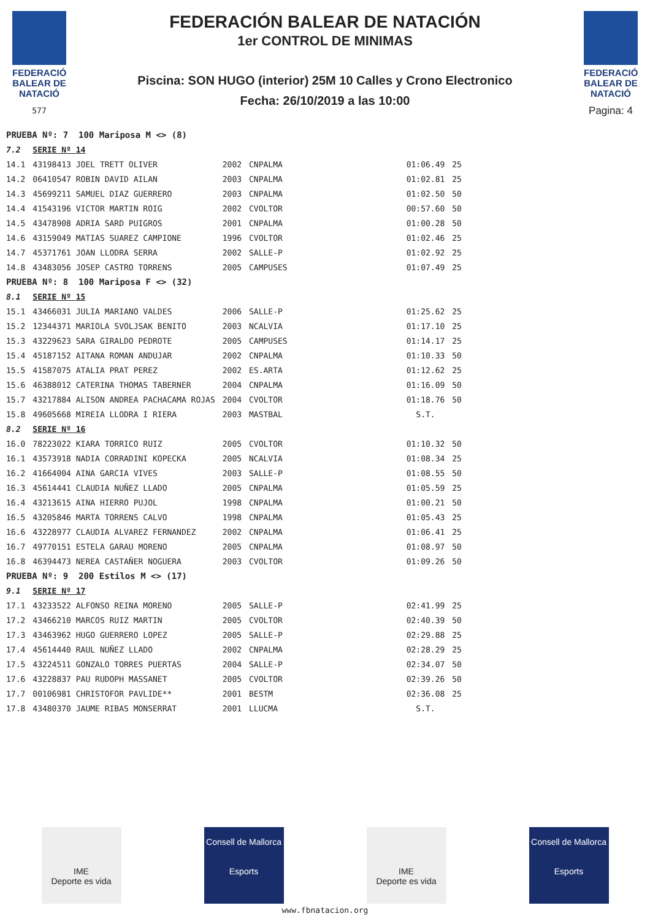FEDERACIÓ BALEAR DE NATACIÓ
577
FEDERACIÓN BALEAR DE NATACIÓN
1er CONTROL DE MINIMAS
Piscina: SON HUGO (interior) 25M 10 Calles y Crono Electronico
Fecha: 26/10/2019 a las 10:00
FEDERACIÓ BALEAR DE NATACIÓ
Pagina: 4
| PRUEBA Nº: 7 100 Mariposa M <> (8) | | | | | | |
| 7.2 | SERIE Nº 14 | | | | | |
| 14.1 | 43198413 JOEL TRETT OLIVER | 2002 | CNPALMA | | 01:06.49 | 25 |
| 14.2 | 06410547 ROBIN DAVID AILAN | 2003 | CNPALMA | | 01:02.81 | 25 |
| 14.3 | 45699211 SAMUEL DIAZ GUERRERO | 2003 | CNPALMA | | 01:02.50 | 50 |
| 14.4 | 41543196 VICTOR MARTIN ROIG | 2002 | CVOLTOR | | 00:57.60 | 50 |
| 14.5 | 43478908 ADRIA SARD PUIGROS | 2001 | CNPALMA | | 01:00.28 | 50 |
| 14.6 | 43159049 MATIAS SUAREZ CAMPIONE | 1996 | CVOLTOR | | 01:02.46 | 25 |
| 14.7 | 45371761 JOAN LLODRA SERRA | 2002 | SALLE-P | | 01:02.92 | 25 |
| 14.8 | 43483056 JOSEP CASTRO TORRENS | 2005 | CAMPUSES | | 01:07.49 | 25 |
| PRUEBA Nº: 8 100 Mariposa F <> (32) | | | | | | |
| 8.1 | SERIE Nº 15 | | | | | |
| 15.1 | 43466031 JULIA MARIANO VALDES | 2006 | SALLE-P | | 01:25.62 | 25 |
| 15.2 | 12344371 MARIOLA SVOLJSAK BENITO | 2003 | NCALVIA | | 01:17.10 | 25 |
| 15.3 | 43229623 SARA GIRALDO PEDROTE | 2005 | CAMPUSES | | 01:14.17 | 25 |
| 15.4 | 45187152 AITANA ROMAN ANDUJAR | 2002 | CNPALMA | | 01:10.33 | 50 |
| 15.5 | 41587075 ATALIA PRAT PEREZ | 2002 | ES.ARTA | | 01:12.62 | 25 |
| 15.6 | 46388012 CATERINA THOMAS TABERNER | 2004 | CNPALMA | | 01:16.09 | 50 |
| 15.7 | 43217884 ALISON ANDREA PACHACAMA ROJAS | 2004 | CVOLTOR | | 01:18.76 | 50 |
| 15.8 | 49605668 MIREIA LLODRA I RIERA | 2003 | MASTBAL | | S.T. | |
| 8.2 | SERIE Nº 16 | | | | | |
| 16.0 | 78223022 KIARA TORRICO RUIZ | 2005 | CVOLTOR | | 01:10.32 | 50 |
| 16.1 | 43573918 NADIA CORRADINI KOPECKA | 2005 | NCALVIA | | 01:08.34 | 25 |
| 16.2 | 41664004 AINA GARCIA VIVES | 2003 | SALLE-P | | 01:08.55 | 50 |
| 16.3 | 45614441 CLAUDIA NUÑEZ LLADO | 2005 | CNPALMA | | 01:05.59 | 25 |
| 16.4 | 43213615 AINA HIERRO PUJOL | 1998 | CNPALMA | | 01:00.21 | 50 |
| 16.5 | 43205846 MARTA TORRENS CALVO | 1998 | CNPALMA | | 01:05.43 | 25 |
| 16.6 | 43228977 CLAUDIA ALVAREZ FERNANDEZ | 2002 | CNPALMA | | 01:06.41 | 25 |
| 16.7 | 49770151 ESTELA GARAU MORENO | 2005 | CNPALMA | | 01:08.97 | 50 |
| 16.8 | 46394473 NEREA CASTAÑER NOGUERA | 2003 | CVOLTOR | | 01:09.26 | 50 |
| PRUEBA Nº: 9 200 Estilos M <> (17) | | | | | | |
| 9.1 | SERIE Nº 17 | | | | | |
| 17.1 | 43233522 ALFONSO REINA MORENO | 2005 | SALLE-P | | 02:41.99 | 25 |
| 17.2 | 43466210 MARCOS RUIZ MARTIN | 2005 | CVOLTOR | | 02:40.39 | 50 |
| 17.3 | 43463962 HUGO GUERRERO LOPEZ | 2005 | SALLE-P | | 02:29.88 | 25 |
| 17.4 | 45614440 RAUL NUÑEZ LLADO | 2002 | CNPALMA | | 02:28.29 | 25 |
| 17.5 | 43224511 GONZALO TORRES PUERTAS | 2004 | SALLE-P | | 02:34.07 | 50 |
| 17.6 | 43228837 PAU RUDOPH MASSANET | 2005 | CVOLTOR | | 02:39.26 | 50 |
| 17.7 | 00106981 CHRISTOFOR PAVLIDE** | 2001 | BESTM | | 02:36.08 | 25 |
| 17.8 | 43480370 JAUME RIBAS MONSERRAT | 2001 | LLUCMA | | S.T. | |
IME
Deporte es vida
Consell de Mallorca
Esports
IME
Deporte es vida
Consell de Mallorca
Esports
www.fbnatacion.org